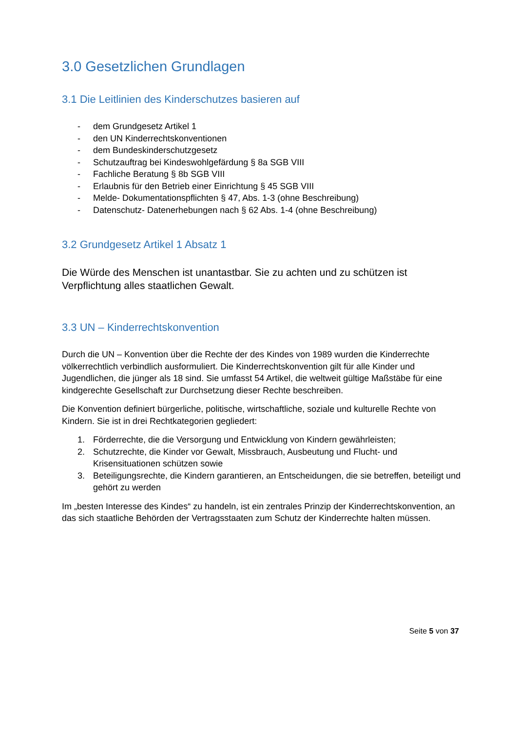3.0 Gesetzlichen Grundlagen
3.1 Die Leitlinien des Kinderschutzes basieren auf
- dem Grundgesetz Artikel 1
- den UN Kinderrechtskonventionen
- dem Bundeskinderschutzgesetz
- Schutzauftrag bei Kindeswohlgefärdung § 8a SGB VIII
- Fachliche Beratung § 8b SGB VIII
- Erlaubnis für den Betrieb einer Einrichtung § 45 SGB VIII
- Melde- Dokumentationspflichten § 47, Abs. 1-3 (ohne Beschreibung)
- Datenschutz- Datenerhebungen nach § 62 Abs. 1-4 (ohne Beschreibung)
3.2 Grundgesetz Artikel 1 Absatz 1
Die Würde des Menschen ist unantastbar. Sie zu achten und zu schützen ist Verpflichtung alles staatlichen Gewalt.
3.3 UN – Kinderrechtskonvention
Durch die UN – Konvention über die Rechte der des Kindes von 1989 wurden die Kinderrechte völkerrechtlich verbindlich ausformuliert. Die Kinderrechtskonvention gilt für alle Kinder und Jugendlichen, die jünger als 18 sind. Sie umfasst 54 Artikel, die weltweit gültige Maßstäbe für eine kindgerechte Gesellschaft zur Durchsetzung dieser Rechte beschreiben.
Die Konvention definiert bürgerliche, politische, wirtschaftliche, soziale und kulturelle Rechte von Kindern. Sie ist in drei Rechtkategorien gegliedert:
1. Förderrechte, die die Versorgung und Entwicklung von Kindern gewährleisten;
2. Schutzrechte, die Kinder vor Gewalt, Missbrauch, Ausbeutung und Flucht- und Krisensituationen schützen sowie
3. Beteiligungsrechte, die Kindern garantieren, an Entscheidungen, die sie betreffen, beteiligt und gehört zu werden
Im „besten Interesse des Kindes“ zu handeln, ist ein zentrales Prinzip der Kinderrechtskonvention, an das sich staatliche Behörden der Vertragsstaaten zum Schutz der Kinderrechte halten müssen.
Seite 5 von 37